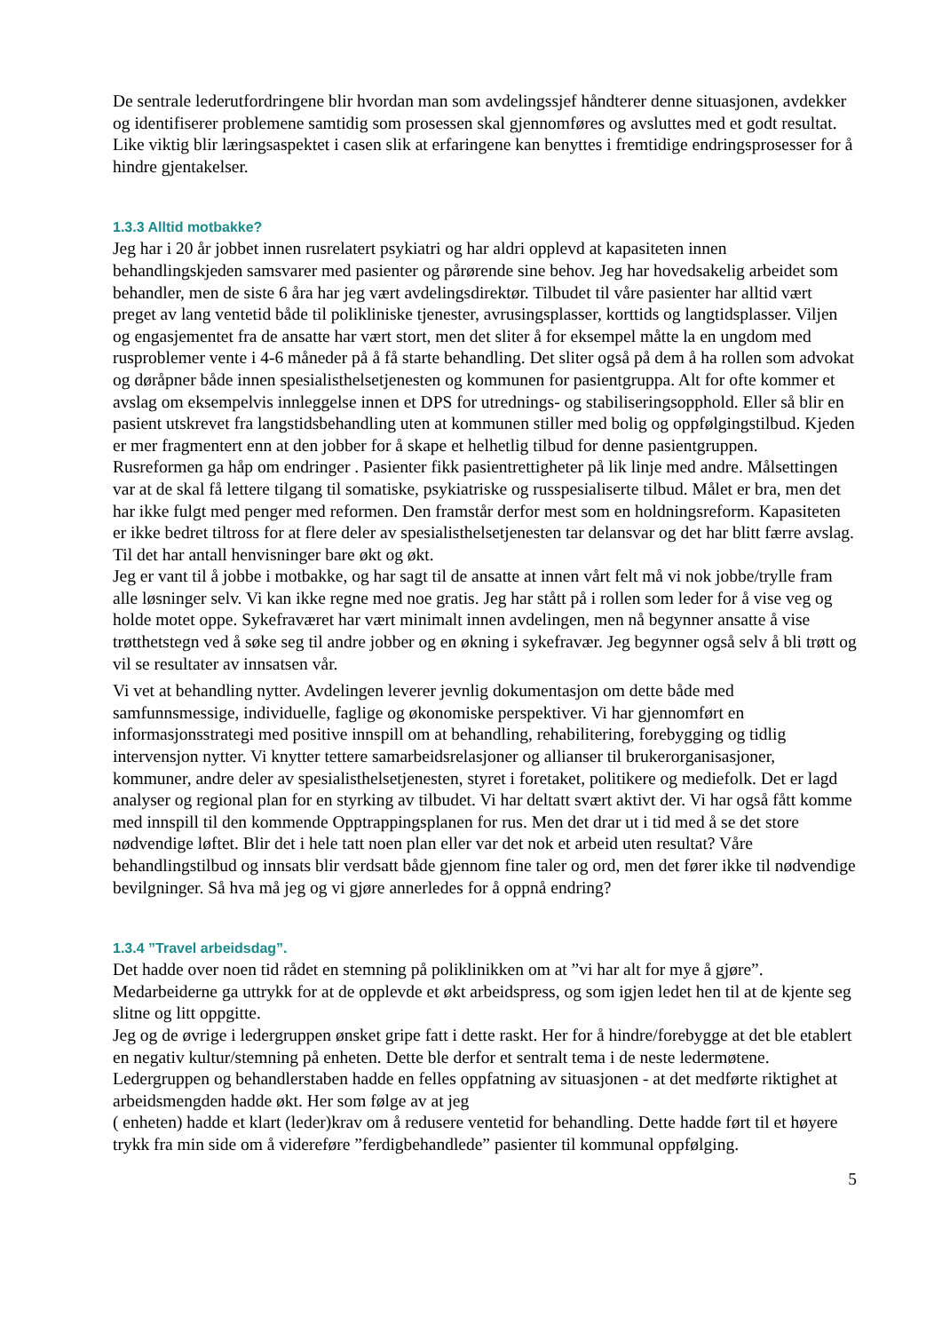De sentrale lederutfordringene blir hvordan man som avdelingssjef håndterer denne situasjonen, avdekker og identifiserer problemene samtidig som prosessen skal gjennomføres og avsluttes med et godt resultat.
Like viktig blir læringsaspektet i casen slik at erfaringene kan benyttes i fremtidige endringsprosesser for å hindre gjentakelser.
1.3.3 Alltid motbakke?
Jeg har i 20 år jobbet innen rusrelatert psykiatri og har aldri opplevd at kapasiteten innen behandlingskjeden samsvarer med pasienter og pårørende sine behov. Jeg har hovedsakelig arbeidet som behandler, men de siste 6 åra har jeg vært avdelingsdirektør. Tilbudet til våre pasienter har alltid vært preget av lang ventetid både til polikliniske tjenester, avrusingsplasser, korttids og langtidsplasser. Viljen og engasjementet fra de ansatte har vært stort, men det sliter å for eksempel måtte la en ungdom med rusproblemer vente i 4-6 måneder på å få starte behandling. Det sliter også på dem å ha rollen som advokat og døråpner både innen spesialisthelsetjenesten og kommunen for pasientgruppa. Alt for ofte kommer et avslag om eksempelvis innleggelse innen et DPS for utrednings- og stabiliseringsopphold. Eller så blir en pasient utskrevet fra langstidsbehandling uten at kommunen stiller med bolig og oppfølgingstilbud. Kjeden er mer fragmentert enn at den jobber for å skape et helhetlig tilbud for denne pasientgruppen.
Rusreformen ga håp om endringer . Pasienter fikk pasientrettigheter på lik linje med andre. Målsettingen var at de skal få lettere tilgang til somatiske, psykiatriske og russpesialiserte tilbud. Målet er bra, men det har ikke fulgt med penger med reformen. Den framstår derfor mest som en holdningsreform. Kapasiteten er ikke bedret tiltross for at flere deler av spesialisthelsetjenesten tar delansvar og det har blitt færre avslag. Til det har antall henvisninger bare økt og økt.
Jeg er vant til å jobbe i motbakke, og har sagt til de ansatte at innen vårt felt må vi nok jobbe/trylle fram alle løsninger selv. Vi kan ikke regne med noe gratis. Jeg har stått på i rollen som leder for å vise veg og holde motet oppe. Sykefraværet har vært minimalt innen avdelingen, men nå begynner ansatte å vise trøtthetstegn ved å søke seg til andre jobber og en økning i sykefravær. Jeg begynner også selv å bli trøtt og vil se resultater av innsatsen vår.
Vi vet at behandling nytter. Avdelingen leverer jevnlig dokumentasjon om dette både med samfunnsmessige, individuelle, faglige og økonomiske perspektiver. Vi har gjennomført en informasjonsstrategi med positive innspill om at behandling, rehabilitering, forebygging og tidlig intervensjon nytter. Vi knytter tettere samarbeidsrelasjoner og allianser til brukerorganisasjoner, kommuner, andre deler av spesialisthelsetjenesten, styret i foretaket, politikere og mediefolk. Det er lagd analyser og regional plan for en styrking av tilbudet. Vi har deltatt svært aktivt der. Vi har også fått komme med innspill til den kommende Opptrappingsplanen for rus. Men det drar ut i tid med å se det store nødvendige løftet. Blir det i hele tatt noen plan eller var det nok et arbeid uten resultat? Våre behandlingstilbud og innsats blir verdsatt både gjennom fine taler og ord, men det fører ikke til nødvendige bevilgninger. Så hva må jeg og vi gjøre annerledes for å oppnå endring?
1.3.4 ”Travel arbeidsdag”.
Det hadde over noen tid rådet en stemning på poliklinikken om at ”vi har alt for mye å gjøre”. Medarbeiderne ga uttrykk for at de opplevde et økt arbeidspress, og som igjen ledet hen til at de kjente seg slitne og litt oppgitte.
Jeg og de øvrige i ledergruppen ønsket gripe fatt i dette raskt. Her for å hindre/forebygge at det ble etablert en negativ kultur/stemning på enheten. Dette ble derfor et sentralt tema i de neste ledermøtene. Ledergruppen og behandlerstaben hadde en felles oppfatning av situasjonen - at det medførte riktighet at arbeidsmengden hadde økt. Her som følge av at jeg
( enheten) hadde et klart (leder)krav om å redusere ventetid for behandling. Dette hadde ført til et høyere trykk fra min side om å videreføre ”ferdigbehandlede” pasienter til kommunal oppfølging.
5